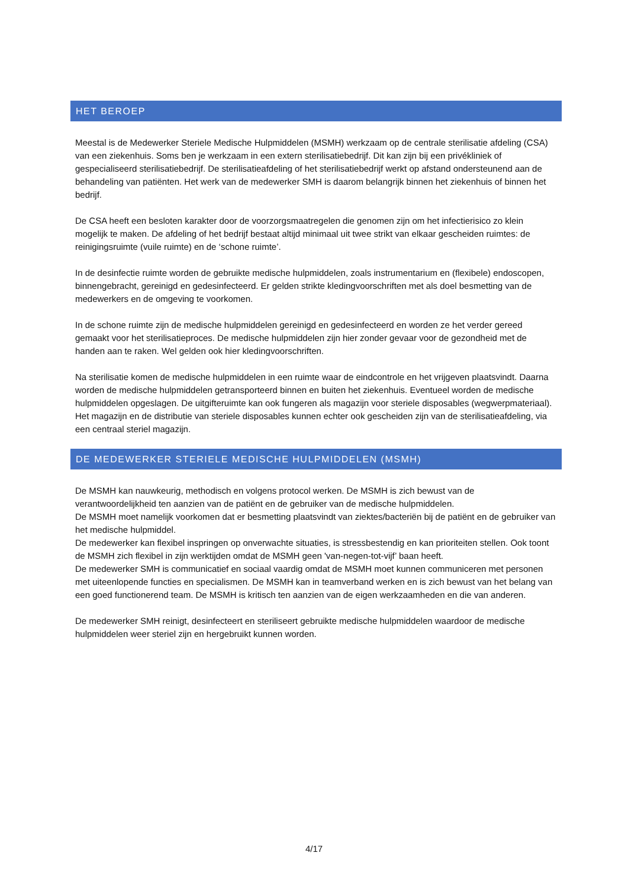HET BEROEP
Meestal is de Medewerker Steriele Medische Hulpmiddelen (MSMH) werkzaam op de centrale sterilisatie afdeling (CSA) van een ziekenhuis. Soms ben je werkzaam in een extern sterilisatiebedrijf. Dit kan zijn bij een privékliniek of gespecialiseerd sterilisatiebedrijf. De sterilisatieafdeling of het sterilisatiebedrijf werkt op afstand ondersteunend aan de behandeling van patiënten. Het werk van de medewerker SMH is daarom belangrijk binnen het ziekenhuis of binnen het bedrijf.
De CSA heeft een besloten karakter door de voorzorgsmaatregelen die genomen zijn om het infectierisico zo klein mogelijk te maken. De afdeling of het bedrijf bestaat altijd minimaal uit twee strikt van elkaar gescheiden ruimtes: de reinigingsruimte (vuile ruimte) en de ‘schone ruimte’.
In de desinfectie ruimte worden de gebruikte medische hulpmiddelen, zoals instrumentarium en (flexibele) endoscopen, binnengebracht, gereinigd en gedesinfecteerd. Er gelden strikte kledingvoorschriften met als doel besmetting van de medewerkers en de omgeving te voorkomen.
In de schone ruimte zijn de medische hulpmiddelen gereinigd en gedesinfecteerd en worden ze het verder gereed gemaakt voor het sterilisatieproces. De medische hulpmiddelen zijn hier zonder gevaar voor de gezondheid met de handen aan te raken. Wel gelden ook hier kledingvoorschriften.
Na sterilisatie komen de medische hulpmiddelen in een ruimte waar de eindcontrole en het vrijgeven plaatsvindt. Daarna worden de medische hulpmiddelen getransporteerd binnen en buiten het ziekenhuis. Eventueel worden de medische hulpmiddelen opgeslagen. De uitgifteruimte kan ook fungeren als magazijn voor steriele disposables (wegwerpmateriaal). Het magazijn en de distributie van steriele disposables kunnen echter ook gescheiden zijn van de sterilisatieafdeling, via een centraal steriel magazijn.
DE MEDEWERKER STERIELE MEDISCHE HULPMIDDELEN (MSMH)
De MSMH kan nauwkeurig, methodisch en volgens protocol werken. De MSMH is zich bewust van de verantwoordelijkheid ten aanzien van de patiënt en de gebruiker van de medische hulpmiddelen.
De MSMH moet namelijk voorkomen dat er besmetting plaatsvindt van ziektes/bacteriën bij de patiënt en de gebruiker van het medische hulpmiddel.
De medewerker kan flexibel inspringen op onverwachte situaties, is stressbestendig en kan prioriteiten stellen. Ook toont de MSMH zich flexibel in zijn werktijden omdat de MSMH geen 'van-negen-tot-vijf’ baan heeft.
De medewerker SMH is communicatief en sociaal vaardig omdat de MSMH moet kunnen communiceren met personen met uiteenlopende functies en specialismen. De MSMH kan in teamverband werken en is zich bewust van het belang van een goed functionerend team. De MSMH is kritisch ten aanzien van de eigen werkzaamheden en die van anderen.
De medewerker SMH reinigt, desinfecteert en steriliseert gebruikte medische hulpmiddelen waardoor de medische hulpmiddelen weer steriel zijn en hergebruikt kunnen worden.
4/17